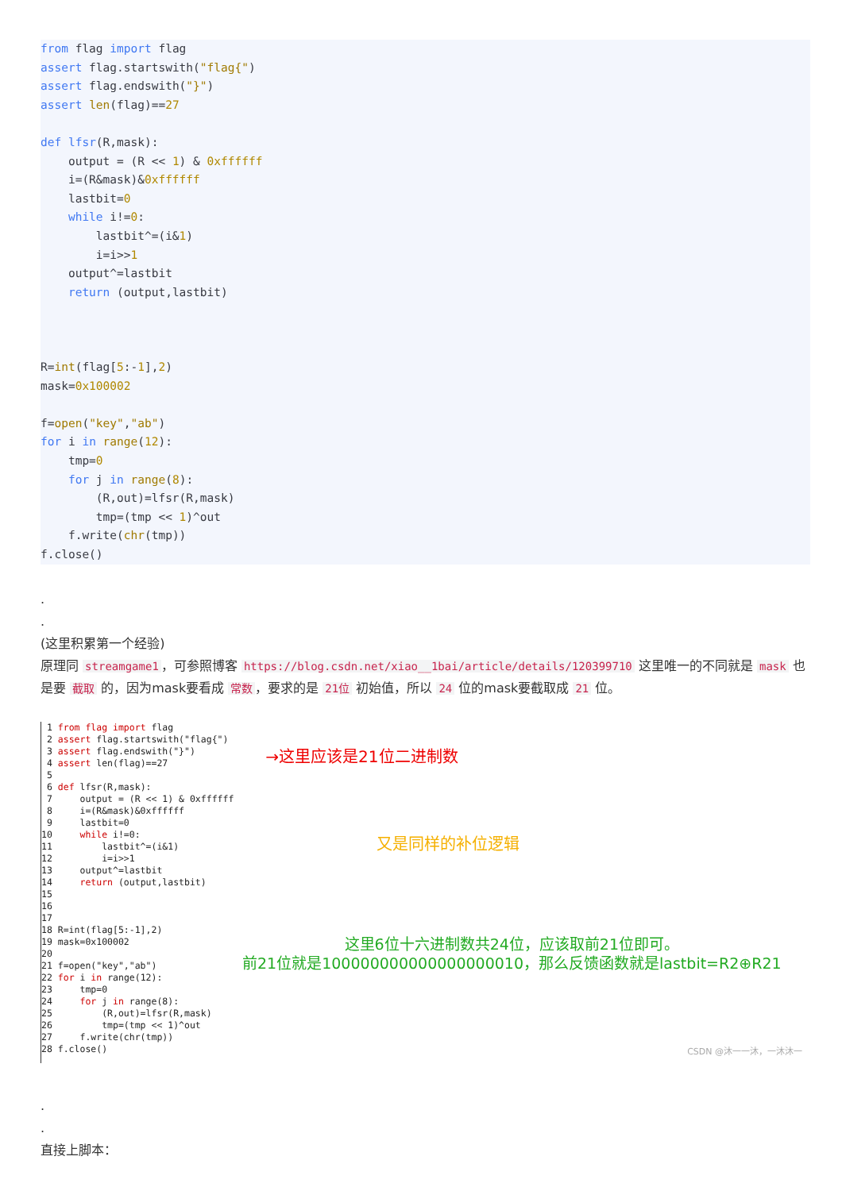from flag import flag
assert flag.startswith("flag{")
assert flag.endswith("}")
assert len(flag)==27

def lfsr(R,mask):
    output = (R << 1) & 0xffffff
    i=(R&mask)&0xffffff
    lastbit=0
    while i!=0:
        lastbit^=(i&1)
        i=i>>1
    output^=lastbit
    return (output,lastbit)



R=int(flag[5:-1],2)
mask=0x100002

f=open("key","ab")
for i in range(12):
    tmp=0
    for j in range(8):
        (R,out)=lfsr(R,mask)
        tmp=(tmp << 1)^out
    f.write(chr(tmp))
f.close()
.
.
(这里积累第一个经验)
原理同 streamgame1 ，可参照博客 https://blog.csdn.net/xiao__1bai/article/details/120399710 这里唯一的不同就是 mask 也是要 截取 的，因为mask要看成 常数 ，要求的是 21位 初始值，所以 24 位的mask要截取成 21 位。
 1 from flag import flag
 2 assert flag.startswith("flag{")
 3 assert flag.endswith("}")
 4 assert len(flag)==27
 5
 6 def lfsr(R,mask):
 7     output = (R << 1) & 0xffffff
 8     i=(R&mask)&0xffffff
 9     lastbit=0
10     while i!=0:
11         lastbit^=(i&1)
12         i=i>>1
13     output^=lastbit
14     return (output,lastbit)
15
16
17
18 R=int(flag[5:-1],2)
19 mask=0x100002
20
21 f=open("key","ab")
22 for i in range(12):
23     tmp=0
24     for j in range(8):
25         (R,out)=lfsr(R,mask)
26         tmp=(tmp << 1)^out
27     f.write(chr(tmp))
28 f.close()
→这里应该是21位二进制数
又是同样的补位逻辑
这里6位十六进制数共24位，应该取前21位即可。
前21位就是100000000000000000010，那么反馈函数就是lastbit=R2⊕R21
CSDN @沐一一沐，一沐沐一
.
.
直接上脚本：